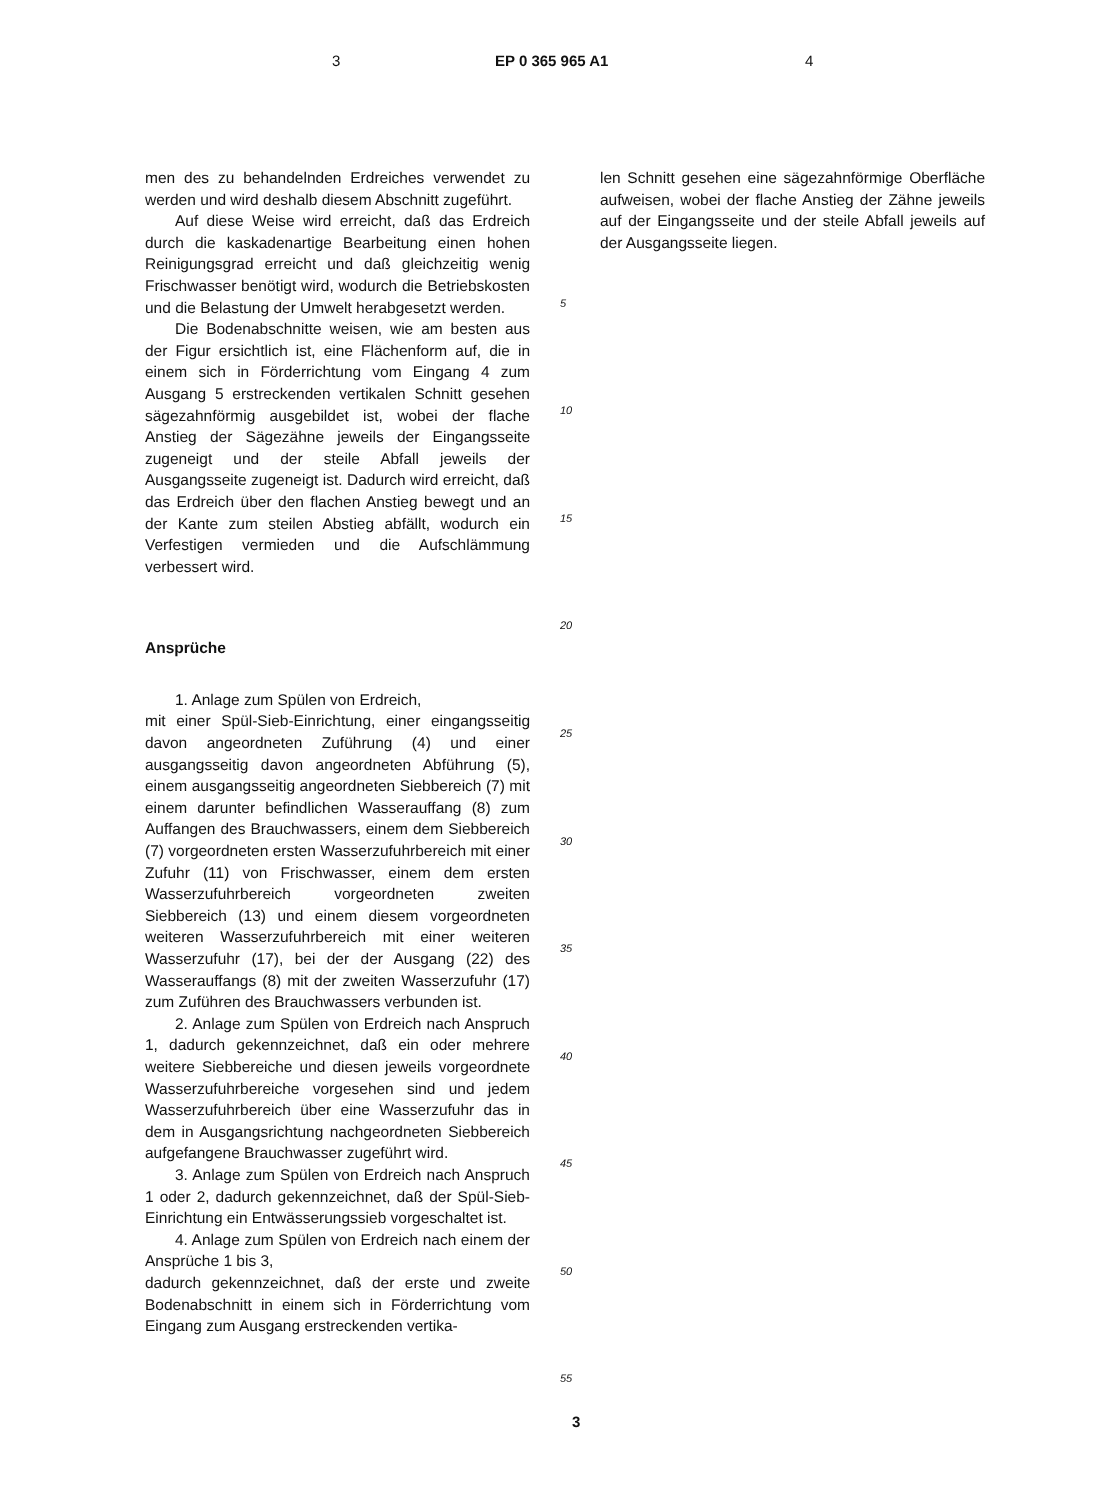3 EP 0 365 965 A1 4
men des zu behandelnden Erdreiches verwendet zu werden und wird deshalb diesem Abschnitt zugeführt.
Auf diese Weise wird erreicht, daß das Erdreich durch die kaskadenartige Bearbeitung einen hohen Reinigungsgrad erreicht und daß gleichzeitig wenig Frischwasser benötigt wird, wodurch die Betriebskosten und die Belastung der Umwelt herabgesetzt werden.
Die Bodenabschnitte weisen, wie am besten aus der Figur ersichtlich ist, eine Flächenform auf, die in einem sich in Förderrichtung vom Eingang 4 zum Ausgang 5 erstreckenden vertikalen Schnitt gesehen sägezahnförmig ausgebildet ist, wobei der flache Anstieg der Sägezähne jeweils der Eingangsseite zugeneigt und der steile Abfall jeweils der Ausgangsseite zugeneigt ist. Dadurch wird erreicht, daß das Erdreich über den flachen Anstieg bewegt und an der Kante zum steilen Abstieg abfällt, wodurch ein Verfestigen vermieden und die Aufschlämmung verbessert wird.
Ansprüche
1. Anlage zum Spülen von Erdreich,
mit einer Spül-Sieb-Einrichtung, einer eingangsseitig davon angeordneten Zuführung (4) und einer ausgangsseitig davon angeordneten Abführung (5), einem ausgangsseitig angeordneten Siebbereich (7) mit einem darunter befindlichen Wasserauffang (8) zum Auffangen des Brauchwassers, einem dem Siebbereich (7) vorgeordneten ersten Wasserzufuhrbereich mit einer Zufuhr (11) von Frischwasser, einem dem ersten Wasserzufuhrbereich vorgeordneten zweiten Siebbereich (13) und einem diesem vorgeordneten weiteren Wasserzufuhrbereich mit einer weiteren Wasserzufuhr (17), bei der der Ausgang (22) des Wasserauffangs (8) mit der zweiten Wasserzufuhr (17) zum Zuführen des Brauchwassers verbunden ist.
2. Anlage zum Spülen von Erdreich nach Anspruch 1, dadurch gekennzeichnet, daß ein oder mehrere weitere Siebbereiche und diesen jeweils vorgeordnete Wasserzufuhrbereiche vorgesehen sind und jedem Wasserzufuhrbereich über eine Wasserzufuhr das in dem in Ausgangsrichtung nachgeordneten Siebbereich aufgefangene Brauchwasser zugeführt wird.
3. Anlage zum Spülen von Erdreich nach Anspruch 1 oder 2, dadurch gekennzeichnet, daß der Spül-Sieb-Einrichtung ein Entwässerungssieb vorgeschaltet ist.
4. Anlage zum Spülen von Erdreich nach einem der Ansprüche 1 bis 3,
dadurch gekennzeichnet, daß der erste und zweite Bodenabschnitt in einem sich in Förderrichtung vom Eingang zum Ausgang erstreckenden vertika-
5
10
15
20
25
30
35
40
45
50
55
len Schnitt gesehen eine sägezahnförmige Oberfläche aufweisen, wobei der flache Anstieg der Zähne jeweils auf der Eingangsseite und der steile Abfall jeweils auf der Ausgangsseite liegen.
3